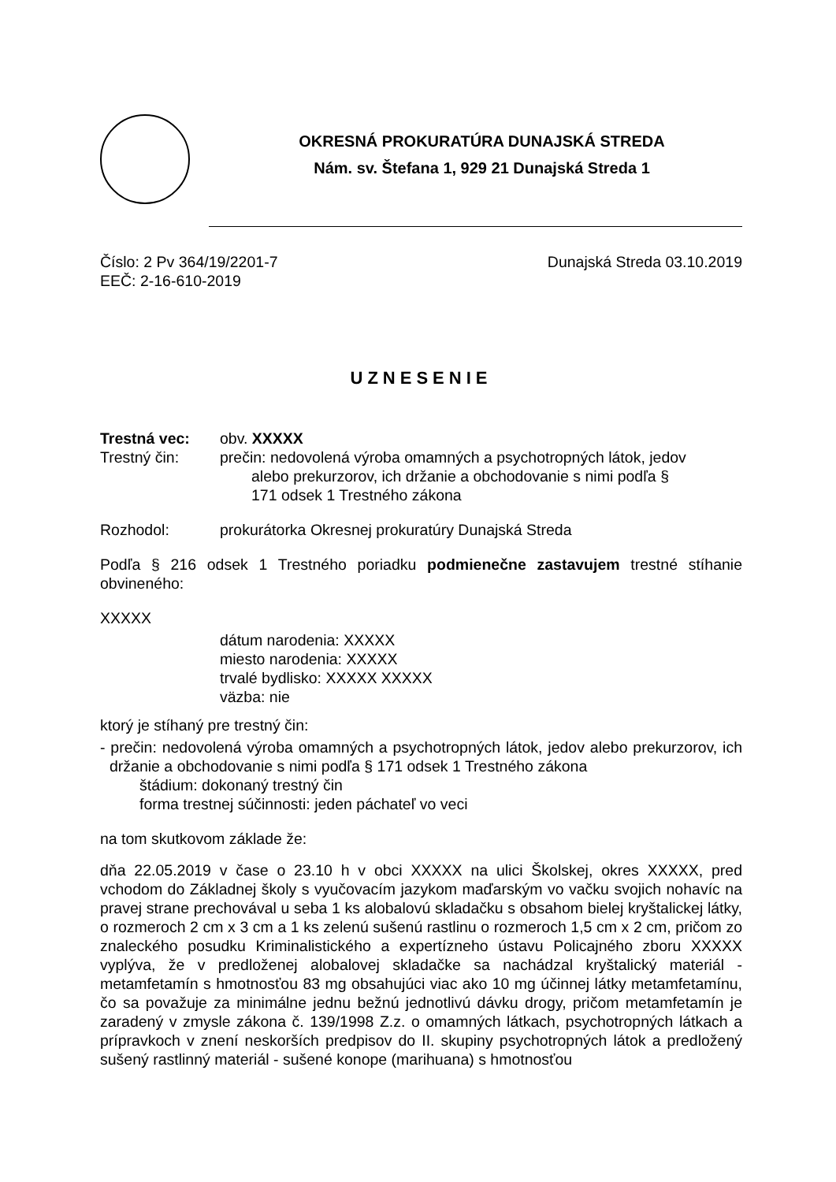OKRESNÁ PROKURATÚRA DUNAJSKÁ STREDA
Nám. sv. Štefana 1, 929 21 Dunajská Streda 1
Číslo: 2 Pv 364/19/2201-7 Dunajská Streda 03.10.2019
EEČ: 2-16-610-2019
UZNESENIE
Trestná vec: obv. XXXXX
Trestný čin: prečin: nedovolená výroba omamných a psychotropných látok, jedov
alebo prekurzorov, ich držanie a obchodovanie s nimi podľa §
171 odsek 1 Trestného zákona
Rozhodol: prokurátorka Okresnej prokuratúry Dunajská Streda
Podľa § 216 odsek 1 Trestného poriadku podmienečne zastavujem trestné stíhanie obvineného:
XXXXX
dátum narodenia: XXXXX
miesto narodenia: XXXXX
trvalé bydlisko: XXXXX XXXXX
väzba: nie
ktorý je stíhaný pre trestný čin:
- prečin: nedovolená výroba omamných a psychotropných látok, jedov alebo prekurzorov, ich držanie a obchodovanie s nimi podľa § 171 odsek 1 Trestného zákona
štádium: dokonaný trestný čin
forma trestnej súčinnosti: jeden páchateľ vo veci
na tom skutkovom základe že:
dňa 22.05.2019 v čase o 23.10 h v obci XXXXX na ulici Školskej, okres XXXXX, pred vchodom do Základnej školy s vyučovacím jazykom maďarským vo vačku svojich nohavíc na pravej strane prechovával u seba 1 ks alobalovú skladačku s obsahom bielej kryštalickej látky, o rozmeroch 2 cm x 3 cm a 1 ks zelenú sušenú rastlinu o rozmeroch 1,5 cm x 2 cm, pričom zo znaleckého posudku Kriminalistického a expertízneho ústavu Policajného zboru XXXXX vyplýva, že v predloženej alobalovej skladačke sa nachádzal kryštalický materiál - metamfetamín s hmotnosťou 83 mg obsahujúci viac ako 10 mg účinnej látky metamfetamínu, čo sa považuje za minimálne jednu bežnú jednotlivú dávku drogy, pričom metamfetamín je zaradený v zmysle zákona č. 139/1998 Z.z. o omamných látkach, psychotropných látkach a prípravkoch v znení neskorších predpisov do II. skupiny psychotropných látok a predložený sušený rastlinný materiál - sušené konope (marihuana) s hmotnosťou